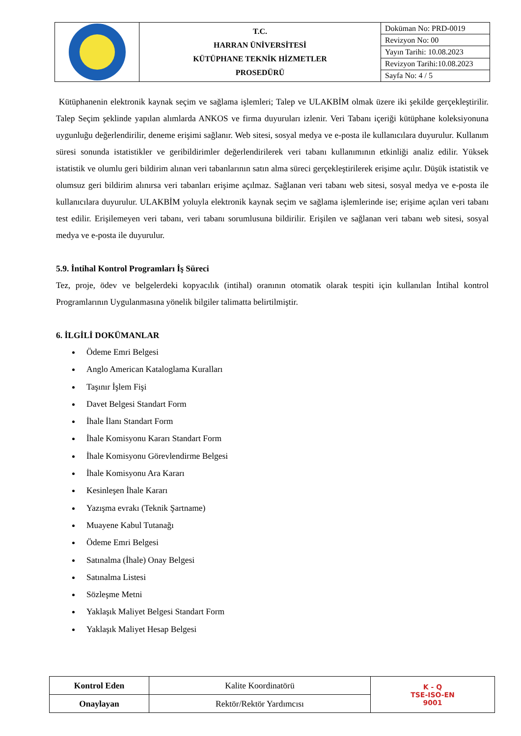| | T.C. HARRAN ÜNİVERSİTESİ KÜTÜPHANE TEKNİK HİZMETLER PROSEDÜRÜ | Doküman No: PRD-0019 |
| | | Revizyon No: 00 |
| | | Yayın Tarihi: 10.08.2023 |
| | | Revizyon Tarihi:10.08.2023 |
| | | Sayfa No: 4 / 5 |
Kütüphanenin elektronik kaynak seçim ve sağlama işlemleri; Talep ve ULAKBİM olmak üzere iki şekilde gerçekleştirilir. Talep Seçim şeklinde yapılan alımlarda ANKOS ve firma duyuruları izlenir. Veri Tabanı içeriği kütüphane koleksiyonuna uygunluğu değerlendirilir, deneme erişimi sağlanır. Web sitesi, sosyal medya ve e-posta ile kullanıcılara duyurulur. Kullanım süresi sonunda istatistikler ve geribildirimler değerlendirilerek veri tabanı kullanımının etkinliği analiz edilir. Yüksek istatistik ve olumlu geri bildirim alınan veri tabanlarının satın alma süreci gerçekleştirilerek erişime açılır. Düşük istatistik ve olumsuz geri bildirim alınırsa veri tabanları erişime açılmaz. Sağlanan veri tabanı web sitesi, sosyal medya ve e-posta ile kullanıcılara duyurulur. ULAKBİM yoluyla elektronik kaynak seçim ve sağlama işlemlerinde ise; erişime açılan veri tabanı test edilir. Erişilemeyen veri tabanı, veri tabanı sorumlusuna bildirilir. Erişilen ve sağlanan veri tabanı web sitesi, sosyal medya ve e-posta ile duyurulur.
5.9. İntihal Kontrol Programları İş Süreci
Tez, proje, ödev ve belgelerdeki kopyacılık (intihal) oranının otomatik olarak tespiti için kullanılan İntihal kontrol Programlarının Uygulanmasına yönelik bilgiler talimatta belirtilmiştir.
6. İLGİLİ DOKÜMANLAR
Ödeme Emri Belgesi
Anglo American Kataloglama Kuralları
Taşınır İşlem Fişi
Davet Belgesi Standart Form
İhale İlanı Standart Form
İhale Komisyonu Kararı Standart Form
İhale Komisyonu Görevlendirme Belgesi
İhale Komisyonu Ara Kararı
Kesinleşen İhale Kararı
Yazışma evrakı (Teknik Şartname)
Muayene Kabul Tutanağı
Ödeme Emri Belgesi
Satınalma (İhale) Onay Belgesi
Satınalma Listesi
Sözleşme Metni
Yaklaşık Maliyet Belgesi Standart Form
Yaklaşık Maliyet Hesap Belgesi
| Kontrol Eden | Kalite Koordinatörü | K - Q TSE-ISO-EN 9001 |
| Onaylayan | Rektör/Rektör Yardımcısı | |